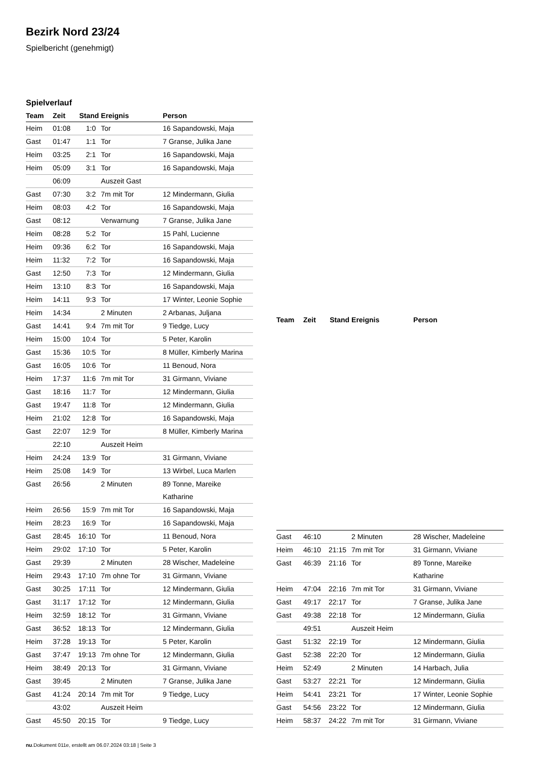Bezirk Nord 23/24
Spielbericht (genehmigt)
Spielverlauf
| Team | Zeit | Stand | Ereignis | Person |
| --- | --- | --- | --- | --- |
| Heim | 01:08 | 1:0 | Tor | 16 Sapandowski, Maja |
| Gast | 01:47 | 1:1 | Tor | 7 Granse, Julika Jane |
| Heim | 03:25 | 2:1 | Tor | 16 Sapandowski, Maja |
| Heim | 05:09 | 3:1 | Tor | 16 Sapandowski, Maja |
| | 06:09 | | Auszeit Gast | |
| Gast | 07:30 | 3:2 | 7m mit Tor | 12 Mindermann, Giulia |
| Heim | 08:03 | 4:2 | Tor | 16 Sapandowski, Maja |
| Gast | 08:12 | | Verwarnung | 7 Granse, Julika Jane |
| Heim | 08:28 | 5:2 | Tor | 15 Pahl, Lucienne |
| Heim | 09:36 | 6:2 | Tor | 16 Sapandowski, Maja |
| Heim | 11:32 | 7:2 | Tor | 16 Sapandowski, Maja |
| Gast | 12:50 | 7:3 | Tor | 12 Mindermann, Giulia |
| Heim | 13:10 | 8:3 | Tor | 16 Sapandowski, Maja |
| Heim | 14:11 | 9:3 | Tor | 17 Winter, Leonie Sophie |
| Heim | 14:34 | | 2 Minuten | 2 Arbanas, Juljana |
| Gast | 14:41 | 9:4 | 7m mit Tor | 9 Tiedge, Lucy |
| Heim | 15:00 | 10:4 | Tor | 5 Peter, Karolin |
| Gast | 15:36 | 10:5 | Tor | 8 Müller, Kimberly Marina |
| Gast | 16:05 | 10:6 | Tor | 11 Benoud, Nora |
| Heim | 17:37 | 11:6 | 7m mit Tor | 31 Girmann, Viviane |
| Gast | 18:16 | 11:7 | Tor | 12 Mindermann, Giulia |
| Gast | 19:47 | 11:8 | Tor | 12 Mindermann, Giulia |
| Heim | 21:02 | 12:8 | Tor | 16 Sapandowski, Maja |
| Gast | 22:07 | 12:9 | Tor | 8 Müller, Kimberly Marina |
| | 22:10 | | Auszeit Heim | |
| Heim | 24:24 | 13:9 | Tor | 31 Girmann, Viviane |
| Heim | 25:08 | 14:9 | Tor | 13 Wirbel, Luca Marlen |
| Gast | 26:56 | | 2 Minuten | 89 Tonne, Mareike Katharine |
| Heim | 26:56 | 15:9 | 7m mit Tor | 16 Sapandowski, Maja |
| Heim | 28:23 | 16:9 | Tor | 16 Sapandowski, Maja |
| Gast | 28:45 | 16:10 | Tor | 11 Benoud, Nora |
| Heim | 29:02 | 17:10 | Tor | 5 Peter, Karolin |
| Gast | 29:39 | | 2 Minuten | 28 Wischer, Madeleine |
| Heim | 29:43 | 17:10 | 7m ohne Tor | 31 Girmann, Viviane |
| Gast | 30:25 | 17:11 | Tor | 12 Mindermann, Giulia |
| Gast | 31:17 | 17:12 | Tor | 12 Mindermann, Giulia |
| Heim | 32:59 | 18:12 | Tor | 31 Girmann, Viviane |
| Gast | 36:52 | 18:13 | Tor | 12 Mindermann, Giulia |
| Heim | 37:28 | 19:13 | Tor | 5 Peter, Karolin |
| Gast | 37:47 | 19:13 | 7m ohne Tor | 12 Mindermann, Giulia |
| Heim | 38:49 | 20:13 | Tor | 31 Girmann, Viviane |
| Gast | 39:45 | | 2 Minuten | 7 Granse, Julika Jane |
| Gast | 41:24 | 20:14 | 7m mit Tor | 9 Tiedge, Lucy |
| | 43:02 | | Auszeit Heim | |
| Gast | 45:50 | 20:15 | Tor | 9 Tiedge, Lucy |
| Team | Zeit | Stand | Ereignis | Person |
| --- | --- | --- | --- | --- |
| Gast | 46:10 | | 2 Minuten | 28 Wischer, Madeleine |
| Heim | 46:10 | 21:15 | 7m mit Tor | 31 Girmann, Viviane |
| Gast | 46:39 | 21:16 | Tor | 89 Tonne, Mareike Katharine |
| Heim | 47:04 | 22:16 | 7m mit Tor | 31 Girmann, Viviane |
| Gast | 49:17 | 22:17 | Tor | 7 Granse, Julika Jane |
| Gast | 49:38 | 22:18 | Tor | 12 Mindermann, Giulia |
| | 49:51 | | Auszeit Heim | |
| Gast | 51:32 | 22:19 | Tor | 12 Mindermann, Giulia |
| Gast | 52:38 | 22:20 | Tor | 12 Mindermann, Giulia |
| Heim | 52:49 | | 2 Minuten | 14 Harbach, Julia |
| Gast | 53:27 | 22:21 | Tor | 12 Mindermann, Giulia |
| Heim | 54:41 | 23:21 | Tor | 17 Winter, Leonie Sophie |
| Gast | 54:56 | 23:22 | Tor | 12 Mindermann, Giulia |
| Heim | 58:37 | 24:22 | 7m mit Tor | 31 Girmann, Viviane |
nu.Dokument 011e, erstellt am 06.07.2024 03:18 | Seite 3